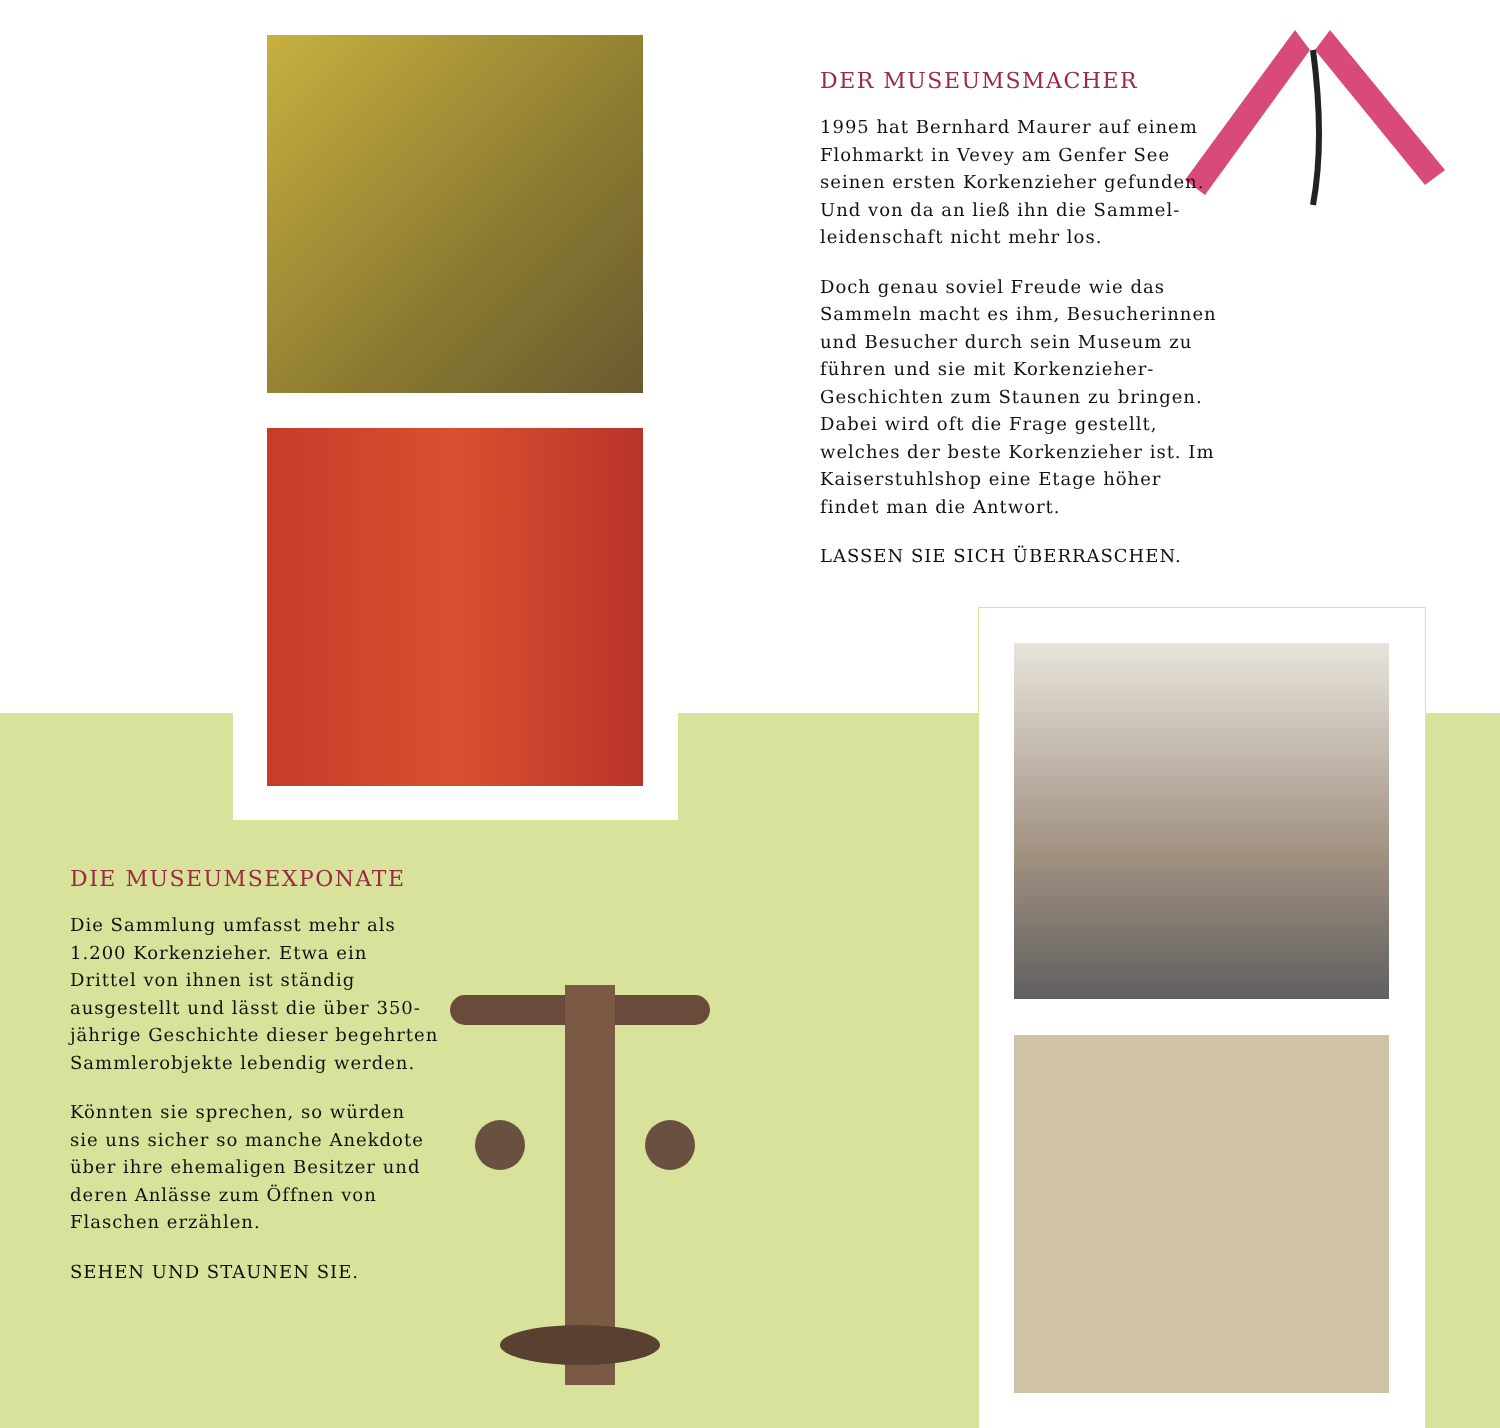DER MUSEUMSMACHER
1995 hat Bernhard Maurer auf einem Flohmarkt in Vevey am Genfer See seinen ersten Korkenzieher gefunden. Und von da an ließ ihn die Sammel-leidenschaft nicht mehr los.
Doch genau soviel Freude wie das Sammeln macht es ihm, Besucherinnen und Besucher durch sein Museum zu führen und sie mit Korkenzieher-Geschichten zum Staunen zu bringen. Dabei wird oft die Frage gestellt, welches der beste Korkenzieher ist. Im Kaiserstuhlshop eine Etage höher findet man die Antwort.
LASSEN SIE SICH ÜBERRASCHEN.
DIE MUSEUMSEXPONATE
Die Sammlung umfasst mehr als 1.200 Korkenzieher. Etwa ein Drittel von ihnen ist ständig ausgestellt und lässt die über 350-jährige Geschichte dieser begehrten Sammlerobjekte lebendig werden.
Könnten sie sprechen, so würden sie uns sicher so manche Anekdote über ihre ehemaligen Besitzer und deren Anlässe zum Öffnen von Flaschen erzählen.
SEHEN UND STAUNEN SIE.